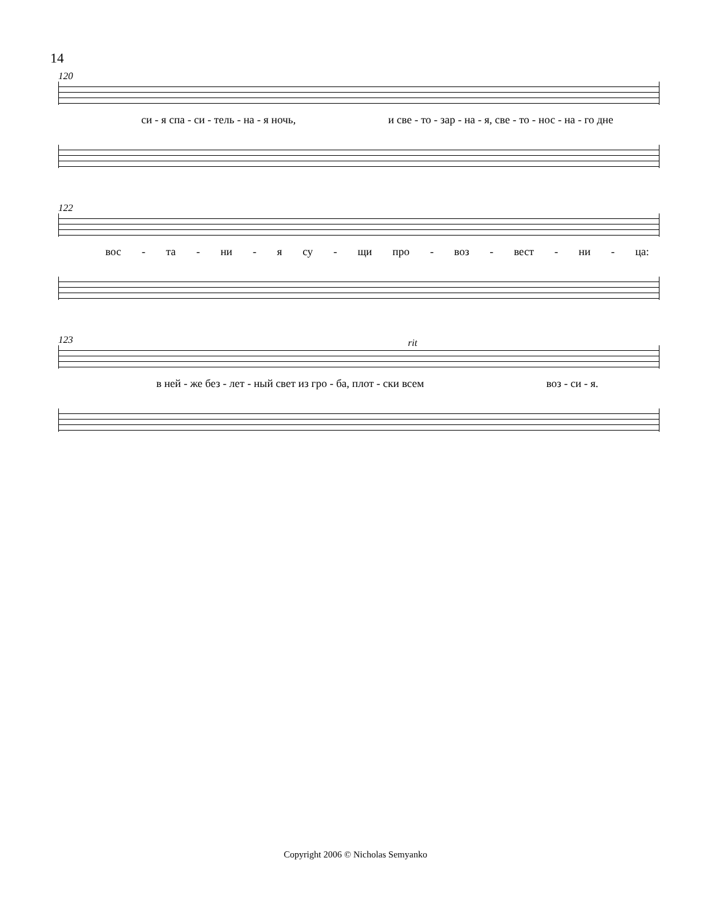14
120
си - я спа - си - тель - на - я ночь, и све - то - зар - на - я, све - то - нос - на - го дне
122
вос - та - ни - я су - щи про - воз - вест - ни - ца:
123
rit
в ней - же без - лет - ный свет из гро - ба, плот - ски всем воз - си - я.
Copyright 2006 © Nicholas Semyanko